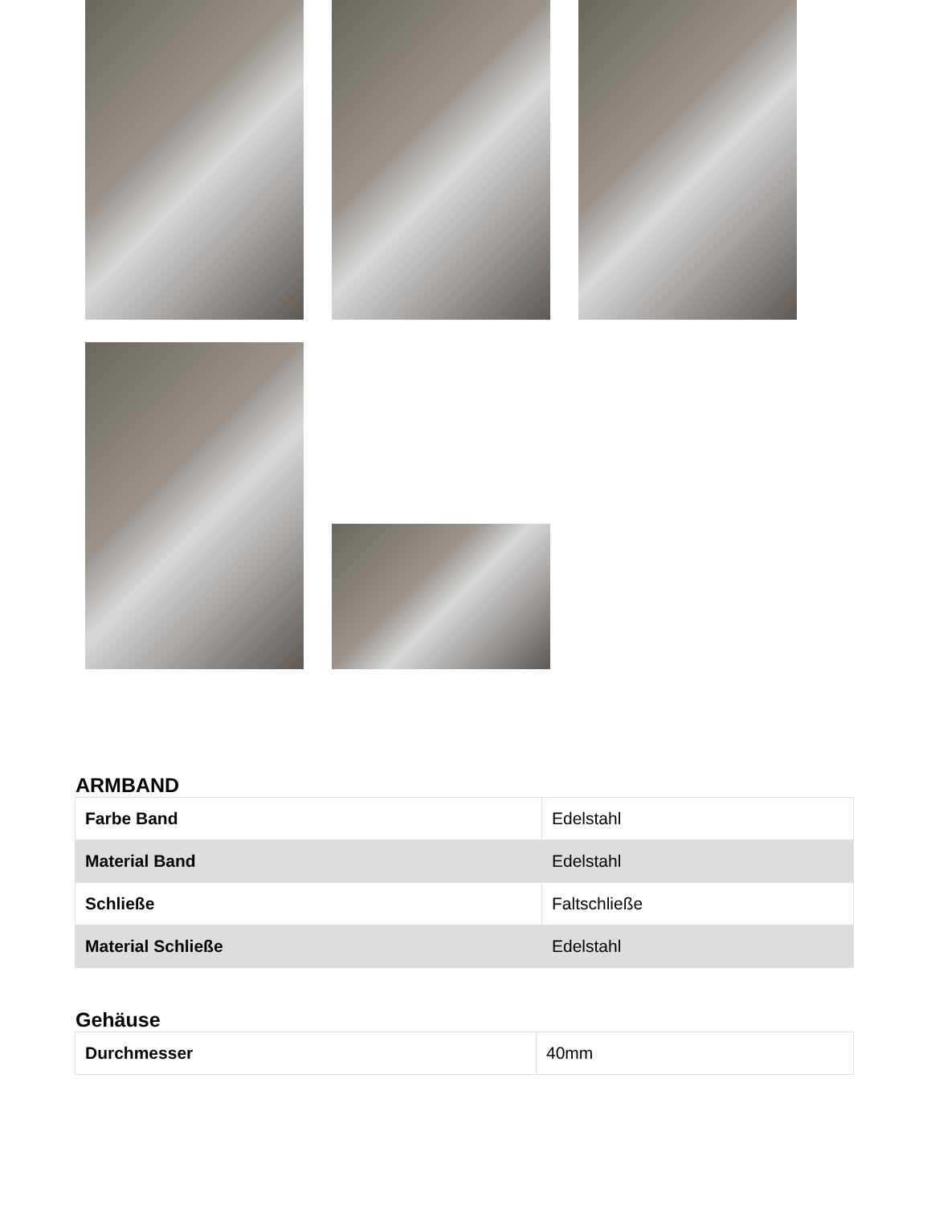ARMBAND
| Farbe Band | Edelstahl |
| Material Band | Edelstahl |
| Schließe | Faltschließe |
| Material Schließe | Edelstahl |
Gehäuse
| Durchmesser | 40mm |